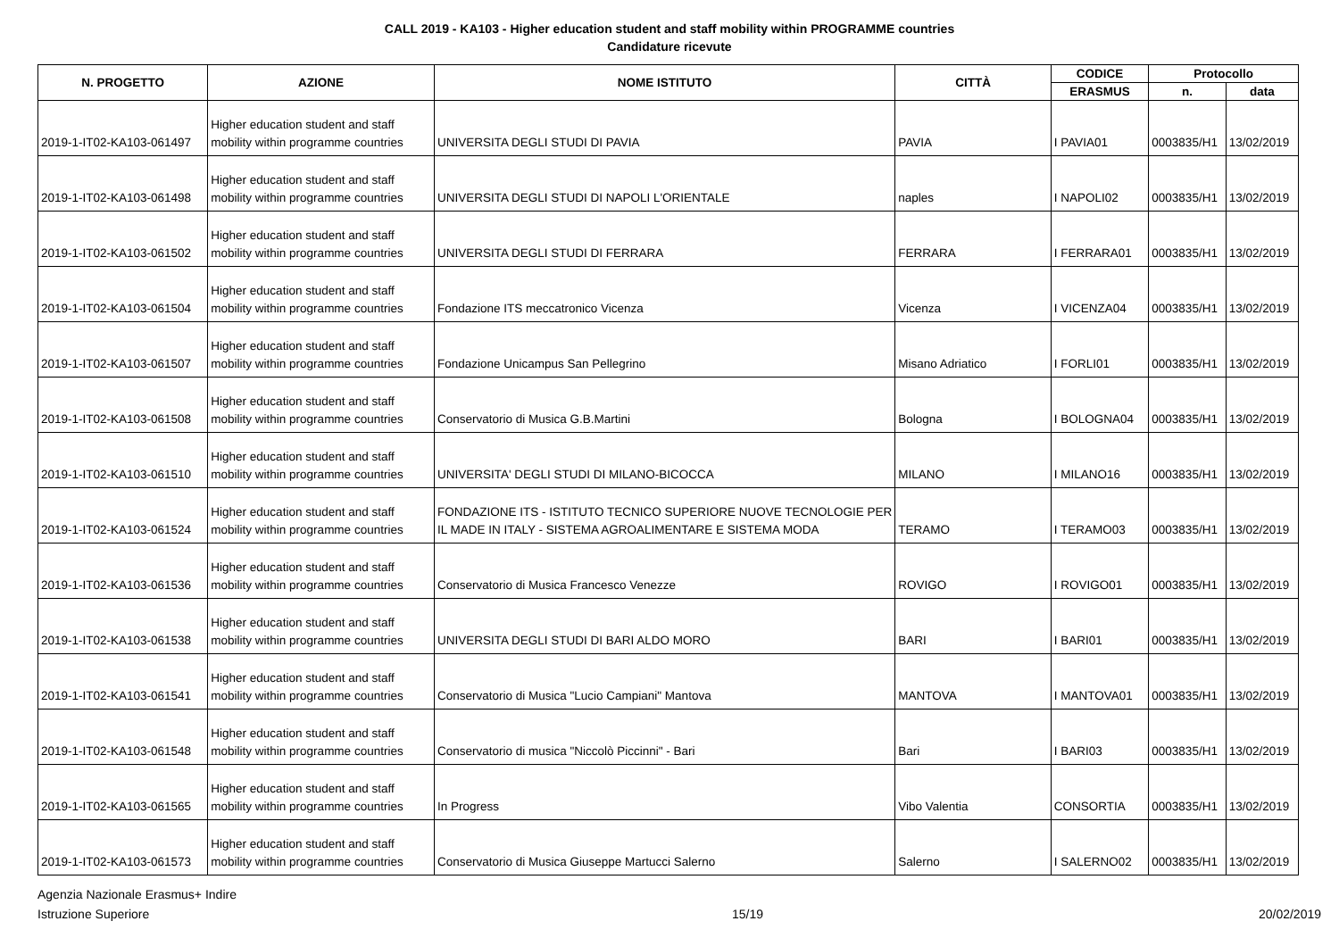CALL 2019 - KA103 - Higher education student and staff mobility within PROGRAMME countries
Candidature ricevute
| N. PROGETTO | AZIONE | NOME ISTITUTO | CITTÀ | CODICE | Protocollo | |
| --- | --- | --- | --- | --- | --- | --- |
| | | | | ERASMUS | n. | data |
| 2019-1-IT02-KA103-061497 | Higher education student and staff mobility within programme countries | UNIVERSITA DEGLI STUDI DI PAVIA | PAVIA | I PAVIA01 | 0003835/H1 | 13/02/2019 |
| 2019-1-IT02-KA103-061498 | Higher education student and staff mobility within programme countries | UNIVERSITA DEGLI STUDI DI NAPOLI L'ORIENTALE | naples | I NAPOLI02 | 0003835/H1 | 13/02/2019 |
| 2019-1-IT02-KA103-061502 | Higher education student and staff mobility within programme countries | UNIVERSITA DEGLI STUDI DI FERRARA | FERRARA | I FERRARA01 | 0003835/H1 | 13/02/2019 |
| 2019-1-IT02-KA103-061504 | Higher education student and staff mobility within programme countries | Fondazione ITS meccatronico Vicenza | Vicenza | I VICENZA04 | 0003835/H1 | 13/02/2019 |
| 2019-1-IT02-KA103-061507 | Higher education student and staff mobility within programme countries | Fondazione Unicampus San Pellegrino | Misano Adriatico | I FORLI01 | 0003835/H1 | 13/02/2019 |
| 2019-1-IT02-KA103-061508 | Higher education student and staff mobility within programme countries | Conservatorio di Musica G.B.Martini | Bologna | I BOLOGNA04 | 0003835/H1 | 13/02/2019 |
| 2019-1-IT02-KA103-061510 | Higher education student and staff mobility within programme countries | UNIVERSITA' DEGLI STUDI DI MILANO-BICOCCA | MILANO | I MILANO16 | 0003835/H1 | 13/02/2019 |
| 2019-1-IT02-KA103-061524 | Higher education student and staff mobility within programme countries | FONDAZIONE ITS - ISTITUTO TECNICO SUPERIORE NUOVE TECNOLOGIE PER IL MADE IN ITALY - SISTEMA AGROALIMENTARE E SISTEMA MODA | TERAMO | I TERAMO03 | 0003835/H1 | 13/02/2019 |
| 2019-1-IT02-KA103-061536 | Higher education student and staff mobility within programme countries | Conservatorio di Musica Francesco Venezze | ROVIGO | I ROVIGO01 | 0003835/H1 | 13/02/2019 |
| 2019-1-IT02-KA103-061538 | Higher education student and staff mobility within programme countries | UNIVERSITA DEGLI STUDI DI BARI ALDO MORO | BARI | I BARI01 | 0003835/H1 | 13/02/2019 |
| 2019-1-IT02-KA103-061541 | Higher education student and staff mobility within programme countries | Conservatorio di Musica "Lucio Campiani" Mantova | MANTOVA | I MANTOVA01 | 0003835/H1 | 13/02/2019 |
| 2019-1-IT02-KA103-061548 | Higher education student and staff mobility within programme countries | Conservatorio di musica "Niccolò Piccinni" - Bari | Bari | I BARI03 | 0003835/H1 | 13/02/2019 |
| 2019-1-IT02-KA103-061565 | Higher education student and staff mobility within programme countries | In Progress | Vibo Valentia | CONSORTIA | 0003835/H1 | 13/02/2019 |
| 2019-1-IT02-KA103-061573 | Higher education student and staff mobility within programme countries | Conservatorio di Musica Giuseppe Martucci Salerno | Salerno | I SALERNO02 | 0003835/H1 | 13/02/2019 |
Agenzia Nazionale Erasmus+ Indire
Istruzione Superiore
15/19 20/02/2019